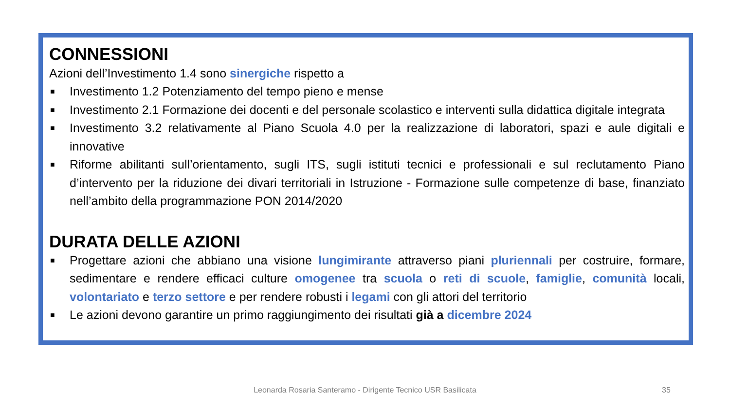CONNESSIONI
Azioni dell’Investimento 1.4 sono sinergiche rispetto a
■ Investimento 1.2 Potenziamento del tempo pieno e mense
■ Investimento 2.1 Formazione dei docenti e del personale scolastico e interventi sulla didattica digitale integrata
■ Investimento 3.2 relativamente al Piano Scuola 4.0 per la realizzazione di laboratori, spazi e aule digitali e innovative
■ Riforme abilitanti sull’orientamento, sugli ITS, sugli istituti tecnici e professionali e sul reclutamento Piano d’intervento per la riduzione dei divari territoriali in Istruzione - Formazione sulle competenze di base, finanziato nell’ambito della programmazione PON 2014/2020
DURATA DELLE AZIONI
■ Progettare azioni che abbiano una visione lungimirante attraverso piani pluriennali per costruire, formare, sedimentare e rendere efficaci culture omogenee tra scuola o reti di scuole, famiglie, comunità locali, volontariato e terzo settore e per rendere robusti i legami con gli attori del territorio
■ Le azioni devono garantire un primo raggiungimento dei risultati già a dicembre 2024
Leonarda Rosaria Santeramo - Dirigente Tecnico USR Basilicata 35